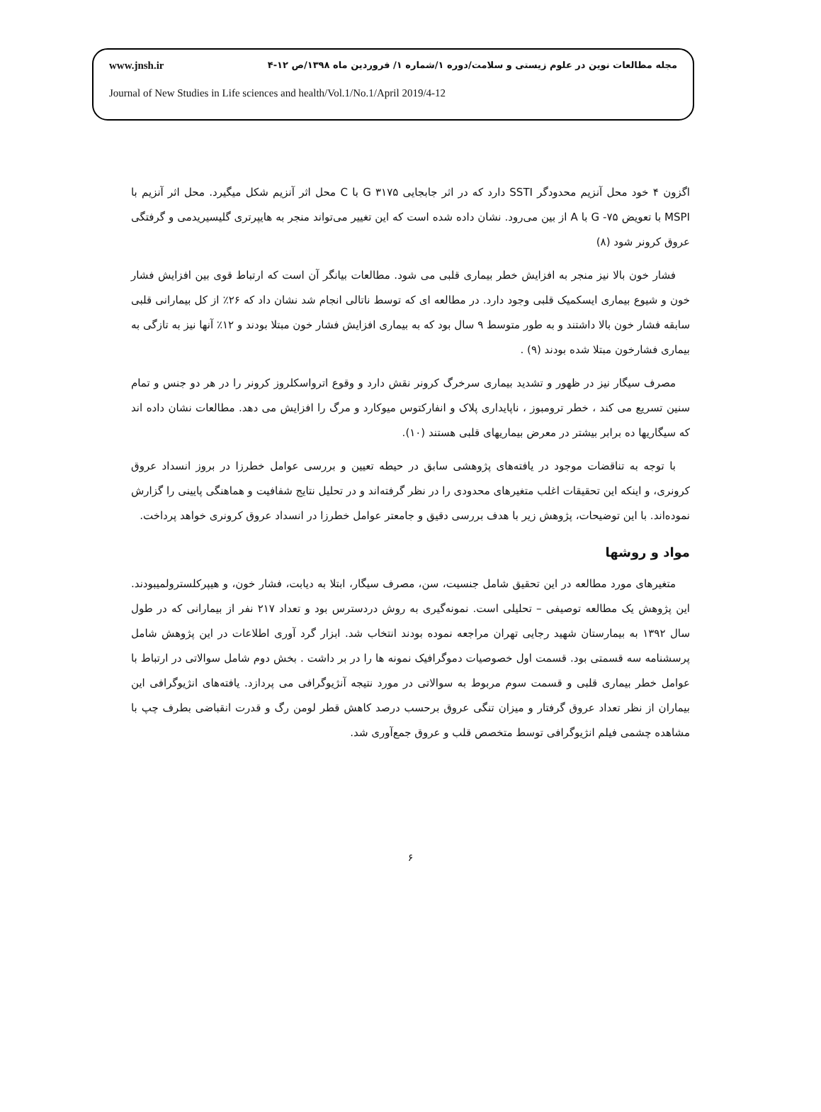www.jnsh.ir مجله مطالعات نوین در علوم زیستی و سلامت/دوره ۱/شماره ۱/ فروردین ماه ۱۳۹۸/ص ۱۲-۴
Journal of New Studies in Life sciences and health/Vol.1/No.1/April 2019/4-12
اگزون ۴ خود محل آنزیم محدودگر SSTI دارد که در اثر جابجایی G ۳۱۷۵ با C محل اثر آنزیم شکل میگیرد. محل اثر آنزیم با MSPI با تعویض G -۷۵ با A از بین می‌رود. نشان داده شده است که این تغییر می‌تواند منجر به هایپرتری گلیسیریدمی و گرفتگی عروق کرونر شود (۸)
فشار خون بالا نیز منجر به افزایش خطر بیماری قلبی می شود. مطالعات بیانگر آن است که ارتباط قوی بین افزایش فشار خون و شیوع بیماری ایسکمیک قلبی وجود دارد. در مطالعه ای که توسط ناتالی انجام شد نشان داد که ۲۶٪ از کل بیمارانی قلبی سابقه فشار خون بالا داشتند و به طور متوسط ۹ سال بود که به بیماری افزایش فشار خون مبتلا بودند و ۱۲٪ آنها نیز به تازگی به بیماری فشارخون مبتلا شده بودند (۹) .
مصرف سیگار نیز در ظهور و تشدید بیماری سرخرگ کرونر نقش دارد و وقوع اترواسکلروز کرونر را در هر دو جنس و تمام سنین تسریع می کند ، خطر ترومبوز ، ناپایداری پلاک و انفارکتوس میوکارد و مرگ را افزایش می دهد. مطالعات نشان داده اند که سیگاریها ده برابر بیشتر در معرض بیماریهای قلبی هستند (۱۰).
با توجه به تناقضات موجود در یافته‌های پژوهشی سابق در حیطه تعیین و بررسی عوامل خطرزا در بروز انسداد عروق کرونری، و اینکه این تحقیقات اغلب متغیرهای محدودی را در نظر گرفته‌اند و در تحلیل نتایج شفافیت و هماهنگی پایینی را گزارش نموده‌اند. با این توضیحات، پژوهش زیر با هدف بررسی دقیق و جامعتر عوامل خطرزا در انسداد عروق کرونری خواهد پرداخت.
مواد و روشها
متغیرهای مورد مطالعه در این تحقیق شامل جنسیت، سن، مصرف سیگار، ابتلا به دیابت، فشار خون، و هیپرکلسترولمیبودند. این پژوهش یک مطالعه توصیفی – تحلیلی است. نمونه‌گیری به روش دردسترس بود و تعداد ۲۱۷ نفر از بیمارانی که در طول سال ۱۳۹۲ به بیمارستان شهید رجایی تهران مراجعه نموده بودند انتخاب شد. ابزار گرد آوری اطلاعات در این پژوهش شامل پرسشنامه سه قسمتی بود. قسمت اول خصوصیات دموگرافیک نمونه ها را در بر داشت . بخش دوم شامل سوالاتی در ارتباط با عوامل خطر بیماری قلبی و قسمت سوم مربوط به سوالاتی در مورد نتیجه آنژیوگرافی می پردازد. یافته‌های انژیوگرافی این بیماران از نظر تعداد عروق گرفتار و میزان تنگی عروق برحسب درصد کاهش قطر لومن رگ و قدرت انقباضی بطرف چپ با مشاهده چشمی فیلم انژیوگرافی توسط متخصص قلب و عروق جمع‌آوری شد.
۶